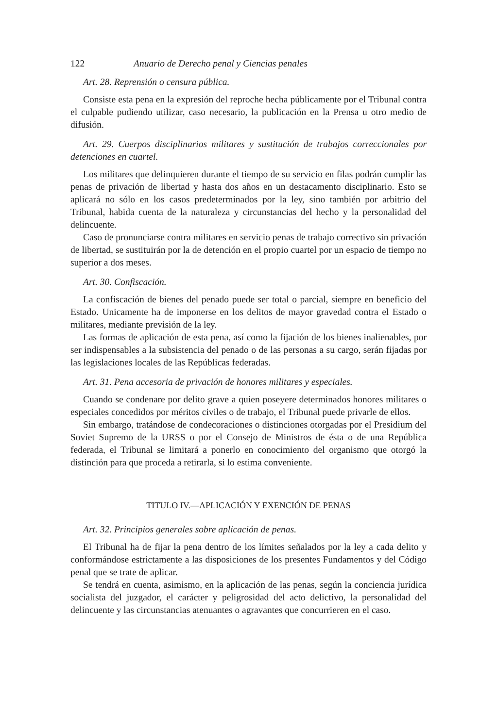122 Anuario de Derecho penal y Ciencias penales
Art. 28. Reprensión o censura pública.
Consiste esta pena en la expresión del reproche hecha públicamente por el Tribunal contra el culpable pudiendo utilizar, caso necesario, la publicación en la Prensa u otro medio de difusión.
Art. 29. Cuerpos disciplinarios militares y sustitución de trabajos correccionales por detenciones en cuartel.
Los militares que delinquieren durante el tiempo de su servicio en filas podrán cumplir las penas de privación de libertad y hasta dos años en un destacamento disciplinario. Esto se aplicará no sólo en los casos predeterminados por la ley, sino también por arbitrio del Tribunal, habida cuenta de la naturaleza y circunstancias del hecho y la personalidad del delincuente.
Caso de pronunciarse contra militares en servicio penas de trabajo correctivo sin privación de libertad, se sustituirán por la de detención en el propio cuartel por un espacio de tiempo no superior a dos meses.
Art. 30. Confiscación.
La confiscación de bienes del penado puede ser total o parcial, siempre en beneficio del Estado. Unicamente ha de imponerse en los delitos de mayor gravedad contra el Estado o militares, mediante previsión de la ley.
Las formas de aplicación de esta pena, así como la fijación de los bienes inalienables, por ser indispensables a la subsistencia del penado o de las personas a su cargo, serán fijadas por las legislaciones locales de las Repúblicas federadas.
Art. 31. Pena accesoria de privación de honores militares y especiales.
Cuando se condenare por delito grave a quien poseyere determinados honores militares o especiales concedidos por méritos civiles o de trabajo, el Tribunal puede privarle de ellos.
Sin embargo, tratándose de condecoraciones o distinciones otorgadas por el Presidium del Soviet Supremo de la URSS o por el Consejo de Ministros de ésta o de una República federada, el Tribunal se limitará a ponerlo en conocimiento del organismo que otorgó la distinción para que proceda a retirarla, si lo estima conveniente.
TITULO IV.—APLICACIÓN Y EXENCIÓN DE PENAS
Art. 32. Principios generales sobre aplicación de penas.
El Tribunal ha de fijar la pena dentro de los límites señalados por la ley a cada delito y conformándose estrictamente a las disposiciones de los presentes Fundamentos y del Código penal que se trate de aplicar.
Se tendrá en cuenta, asimismo, en la aplicación de las penas, según la conciencia jurídica socialista del juzgador, el carácter y peligrosidad del acto delictivo, la personalidad del delincuente y las circunstancias atenuantes o agravantes que concurrieren en el caso.